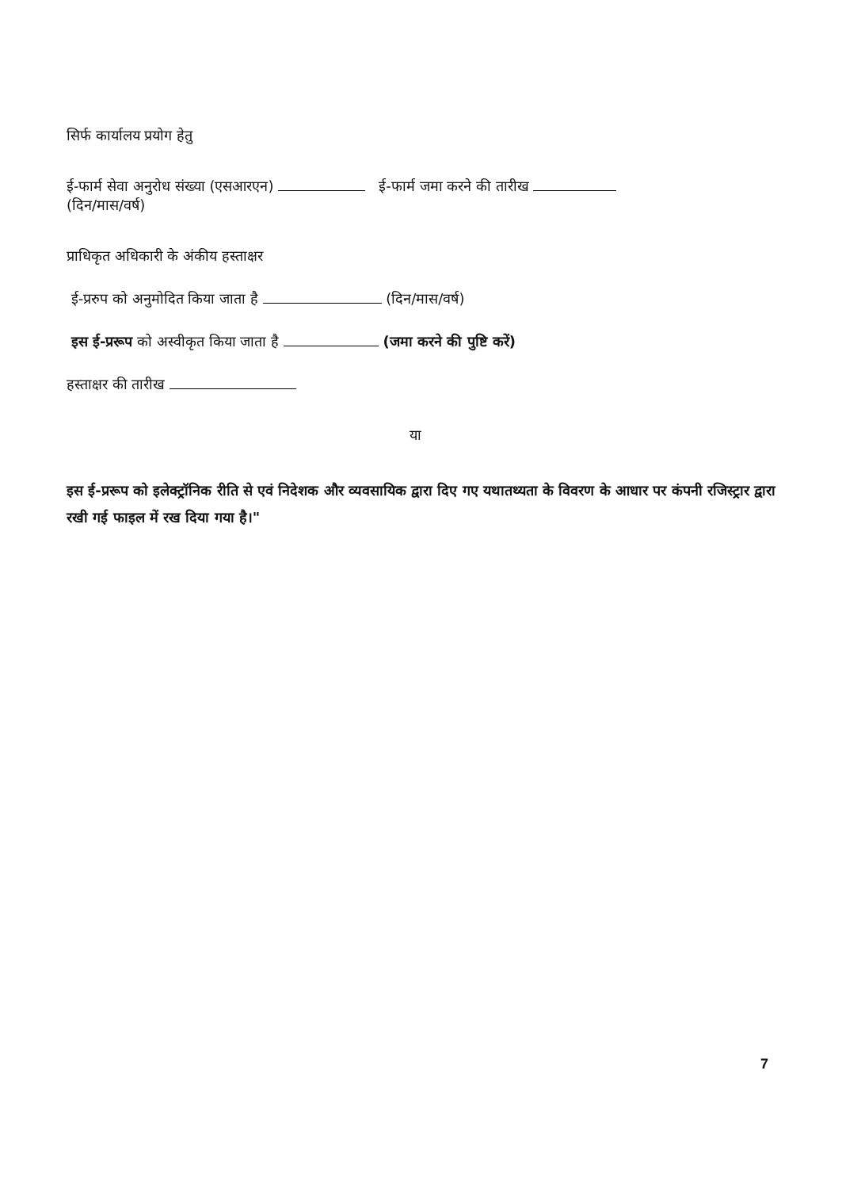सिर्फ कार्यालय प्रयोग हेतु
ई-फार्म सेवा अनुरोध संख्या (एसआरएन) ई-फार्म जमा करने की तारीख
(दिन/मास/वर्ष)
प्राधिकृत अधिकारी के अंकीय हस्ताक्षर
ई-प्ररुप को अनुमोदित किया जाता है (दिन/मास/वर्ष)
इस ई-प्ररूप को अस्वीकृत किया जाता है (जमा करने की पुष्टि करें)
हस्ताक्षर की तारीख
या
इस ई-प्ररूप को इलेक्ट्रॉनिक रीति से एवं निदेशक और व्यवसायिक द्वारा दिए गए यथातथ्यता के विवरण के आधार पर कंपनी रजिस्ट्रार द्वारा रखी गई फाइल में रख दिया गया है।"
7